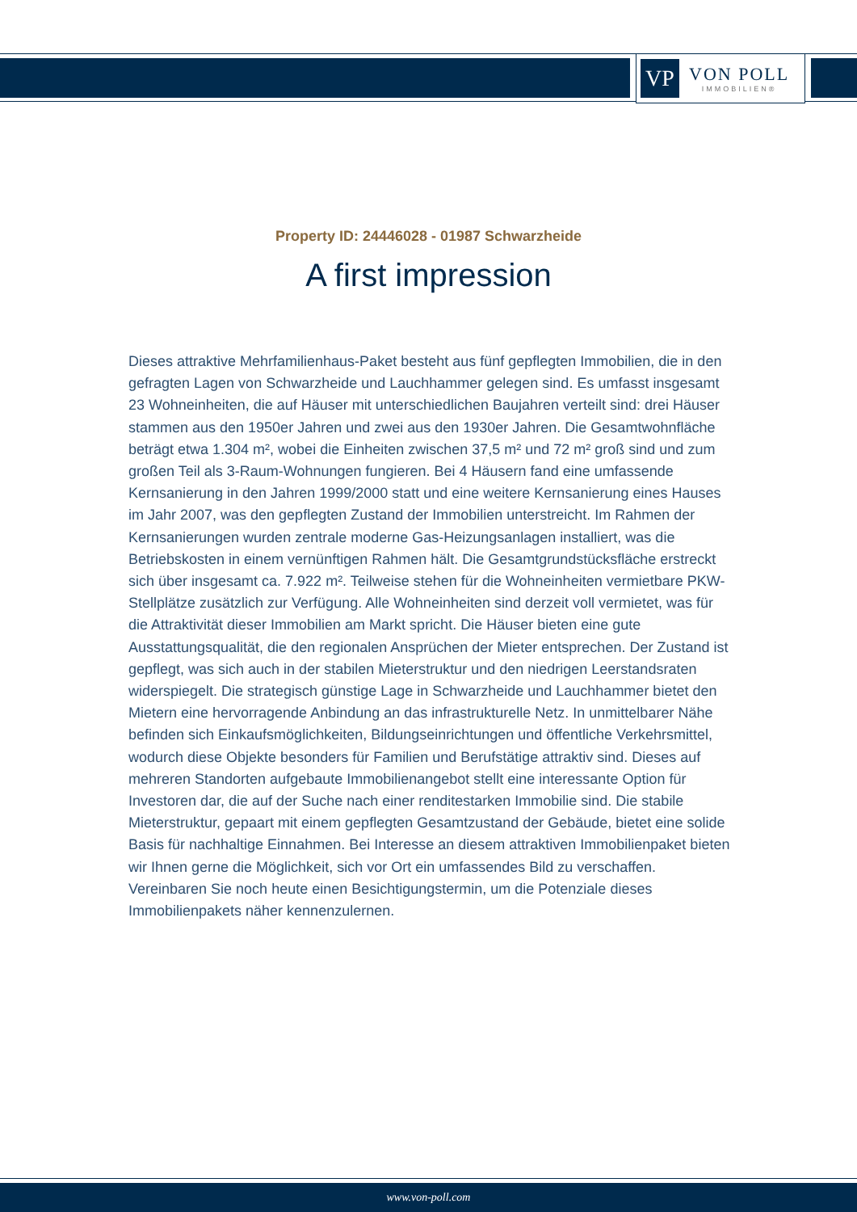VP
VON POLL
IMMOBILIEN®
Property ID: 24446028 - 01987 Schwarzheide
A first impression
Dieses attraktive Mehrfamilienhaus-Paket besteht aus fünf gepflegten Immobilien, die in den gefragten Lagen von Schwarzheide und Lauchhammer gelegen sind. Es umfasst insgesamt 23 Wohneinheiten, die auf Häuser mit unterschiedlichen Baujahren verteilt sind: drei Häuser stammen aus den 1950er Jahren und zwei aus den 1930er Jahren. Die Gesamtwohnfläche beträgt etwa 1.304 m², wobei die Einheiten zwischen 37,5 m² und 72 m² groß sind und zum großen Teil als 3-Raum-Wohnungen fungieren. Bei 4 Häusern fand eine umfassende Kernsanierung in den Jahren 1999/2000 statt und eine weitere Kernsanierung eines Hauses im Jahr 2007, was den gepflegten Zustand der Immobilien unterstreicht. Im Rahmen der Kernsanierungen wurden zentrale moderne Gas-Heizungsanlagen installiert, was die Betriebskosten in einem vernünftigen Rahmen hält. Die Gesamtgrundstücksfläche erstreckt sich über insgesamt ca. 7.922 m². Teilweise stehen für die Wohneinheiten vermietbare PKW-Stellplätze zusätzlich zur Verfügung. Alle Wohneinheiten sind derzeit voll vermietet, was für die Attraktivität dieser Immobilien am Markt spricht. Die Häuser bieten eine gute Ausstattungsqualität, die den regionalen Ansprüchen der Mieter entsprechen. Der Zustand ist gepflegt, was sich auch in der stabilen Mieterstruktur und den niedrigen Leerstandsraten widerspiegelt. Die strategisch günstige Lage in Schwarzheide und Lauchhammer bietet den Mietern eine hervorragende Anbindung an das infrastrukturelle Netz. In unmittelbarer Nähe befinden sich Einkaufsmöglichkeiten, Bildungseinrichtungen und öffentliche Verkehrsmittel, wodurch diese Objekte besonders für Familien und Berufstätige attraktiv sind. Dieses auf mehreren Standorten aufgebaute Immobilienangebot stellt eine interessante Option für Investoren dar, die auf der Suche nach einer renditestarken Immobilie sind. Die stabile Mieterstruktur, gepaart mit einem gepflegten Gesamtzustand der Gebäude, bietet eine solide Basis für nachhaltige Einnahmen. Bei Interesse an diesem attraktiven Immobilienpaket bieten wir Ihnen gerne die Möglichkeit, sich vor Ort ein umfassendes Bild zu verschaffen. Vereinbaren Sie noch heute einen Besichtigungstermin, um die Potenziale dieses Immobilienpakets näher kennenzulernen.
www.von-poll.com